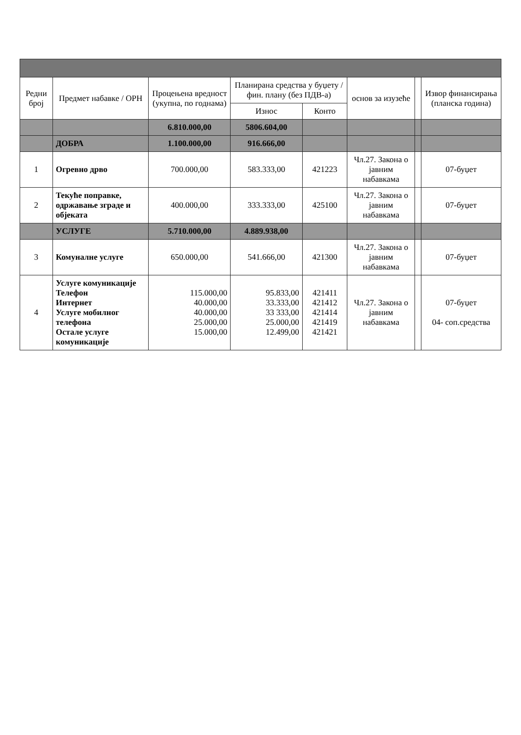| Редни број | Предмет набавке / ОРН | Процењена вредност (укупна, по годнама) | Планирана средства у буџету / фин. плану (без ПДВ-а) | | основ за изузеће | | Извор финансирања (планска година) |
| --- | --- | --- | --- | --- | --- | --- | --- |
| | | | Износ | Конто | | | |
| | | 6.810.000,00 | 5806.604,00 | | | | |
| | ДОБРА | 1.100.000,00 | 916.666,00 | | | | |
| 1 | Огревно дрво | 700.000,00 | 583.333,00 | 421223 | Чл.27. Закона о јавним набавкама | | 07-буџет |
| 2 | Текуће поправке, одржавање зграде и објеката | 400.000,00 | 333.333,00 | 425100 | Чл.27. Закона о јавним набавкама | | 07-буџет |
| | УСЛУГЕ | 5.710.000,00 | 4.889.938,00 | | | | |
| 3 | Комуналне услуге | 650.000,00 | 541.666,00 | 421300 | Чл.27. Закона о јавним набавкама | | 07-буџет |
| 4 | Услуге комуникације Телефон Интернет Услуге мобилног телефона Остале услуге комуникације | 115.000,00 40.000,00 40.000,00 25.000,00 15.000,00 | 95.833,00 33.333,00 33 333,00 25.000,00 12.499,00 | 421411 421412 421414 421419 421421 | Чл.27. Закона о јавним набавкама | | 07-буџет 04- соп.средства |